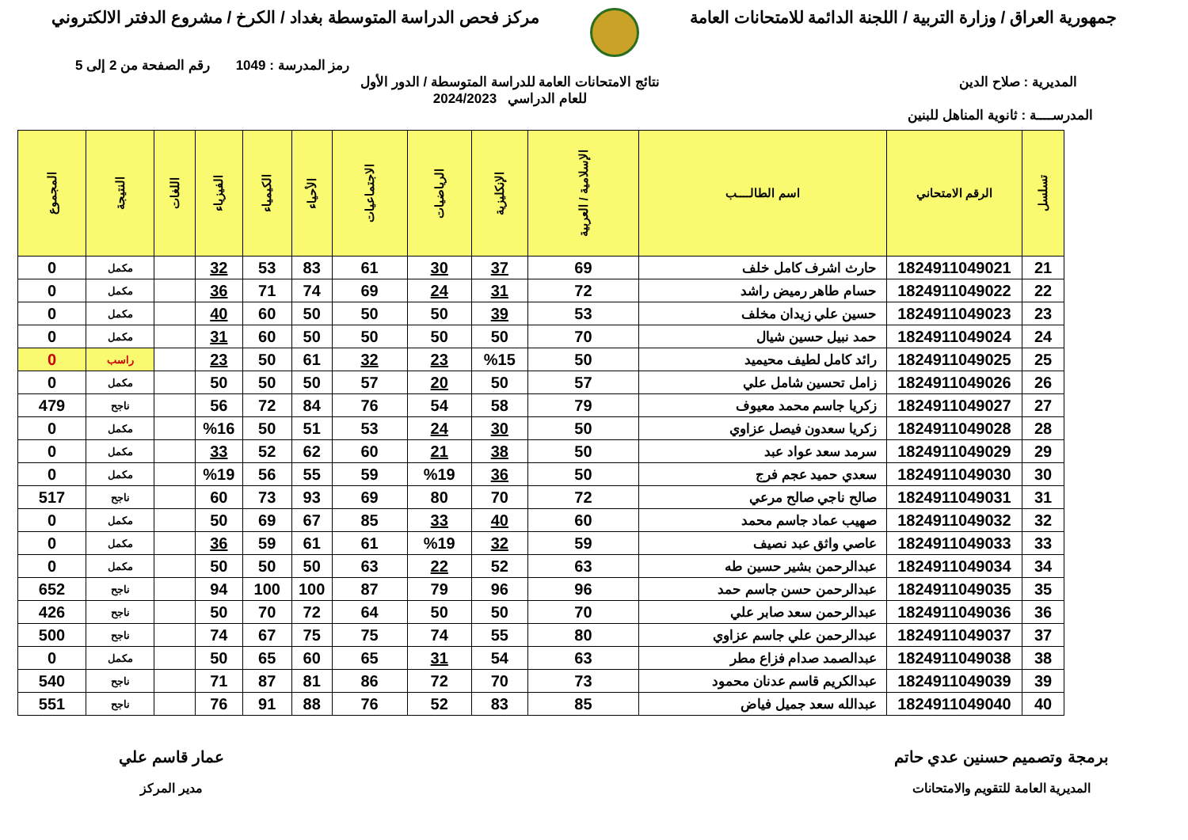جمهورية العراق / وزارة التربية / اللجنة الدائمة للامتحانات العامة
مركز فحص الدراسة المتوسطة بغداد / الكرخ / مشروع الدفتر الالكتروني
رمز المدرسة : 1049 رقم الصفحة من 2 إلى 5
المديرية : صلاح الدين نتائج الامتحانات العامة للدراسة المتوسطة / الدور الأول
للعام الدراسي 2024/2023
المدرســــة : ثانوية المناهل للبنين
| تسلسل | الرقم الامتحاني | اسم الطالــــب | الإسلامية / العربية | الإنكليزية | الرياضيات | الاجتماعيات | الأحياء | الكيمياء | الفيزياء | اللغات | النتيجة | المجموع |
| --- | --- | --- | --- | --- | --- | --- | --- | --- | --- | --- | --- | --- |
| 21 | 1824911049021 | حارث اشرف كامل خلف | 69 | 37 | 30 | 61 | 83 | 53 | 32 | | مكمل | 0 |
| 22 | 1824911049022 | حسام طاهر رميض راشد | 72 | 31 | 24 | 69 | 74 | 71 | 36 | | مكمل | 0 |
| 23 | 1824911049023 | حسين علي زيدان مخلف | 53 | 39 | 50 | 50 | 50 | 60 | 40 | | مكمل | 0 |
| 24 | 1824911049024 | حمد نبيل حسين شيال | 70 | 50 | 50 | 50 | 50 | 60 | 31 | | مكمل | 0 |
| 25 | 1824911049025 | رائد كامل لطيف محيميد | 50 | %15 | 23 | 32 | 61 | 50 | 23 | | راسب | 0 |
| 26 | 1824911049026 | زامل تحسين شامل علي | 57 | 50 | 20 | 57 | 50 | 50 | 50 | | مكمل | 0 |
| 27 | 1824911049027 | زكريا جاسم محمد معيوف | 79 | 58 | 54 | 76 | 84 | 72 | 56 | | ناجح | 479 |
| 28 | 1824911049028 | زكريا سعدون فيصل عزاوي | 50 | 30 | 24 | 53 | 51 | 50 | %16 | | مكمل | 0 |
| 29 | 1824911049029 | سرمد سعد عواد عبد | 50 | 38 | 21 | 60 | 62 | 52 | 33 | | مكمل | 0 |
| 30 | 1824911049030 | سعدي حميد عجم فرج | 50 | 36 | %19 | 59 | 55 | 56 | %19 | | مكمل | 0 |
| 31 | 1824911049031 | صالح ناجي صالح مرعي | 72 | 70 | 80 | 69 | 93 | 73 | 60 | | ناجح | 517 |
| 32 | 1824911049032 | صهيب عماد جاسم محمد | 60 | 40 | 33 | 85 | 67 | 69 | 50 | | مكمل | 0 |
| 33 | 1824911049033 | عاصي واثق عبد نصيف | 59 | 32 | %19 | 61 | 61 | 59 | 36 | | مكمل | 0 |
| 34 | 1824911049034 | عبدالرحمن بشير حسين طه | 63 | 52 | 22 | 63 | 50 | 50 | 50 | | مكمل | 0 |
| 35 | 1824911049035 | عبدالرحمن حسن جاسم حمد | 96 | 96 | 79 | 87 | 100 | 100 | 94 | | ناجح | 652 |
| 36 | 1824911049036 | عبدالرحمن سعد صابر علي | 70 | 50 | 50 | 64 | 72 | 70 | 50 | | ناجح | 426 |
| 37 | 1824911049037 | عبدالرحمن علي جاسم عزاوي | 80 | 55 | 74 | 75 | 75 | 67 | 74 | | ناجح | 500 |
| 38 | 1824911049038 | عبدالصمد صدام فزاع مطر | 63 | 54 | 31 | 65 | 60 | 65 | 50 | | مكمل | 0 |
| 39 | 1824911049039 | عبدالكريم قاسم عدنان محمود | 73 | 70 | 72 | 86 | 81 | 87 | 71 | | ناجح | 540 |
| 40 | 1824911049040 | عبدالله سعد جميل فياض | 85 | 83 | 52 | 76 | 88 | 91 | 76 | | ناجح | 551 |
برمجة وتصميم حسنين عدي حاتم
المديرية العامة للتقويم والامتحانات
عمار قاسم علي
مدير المركز